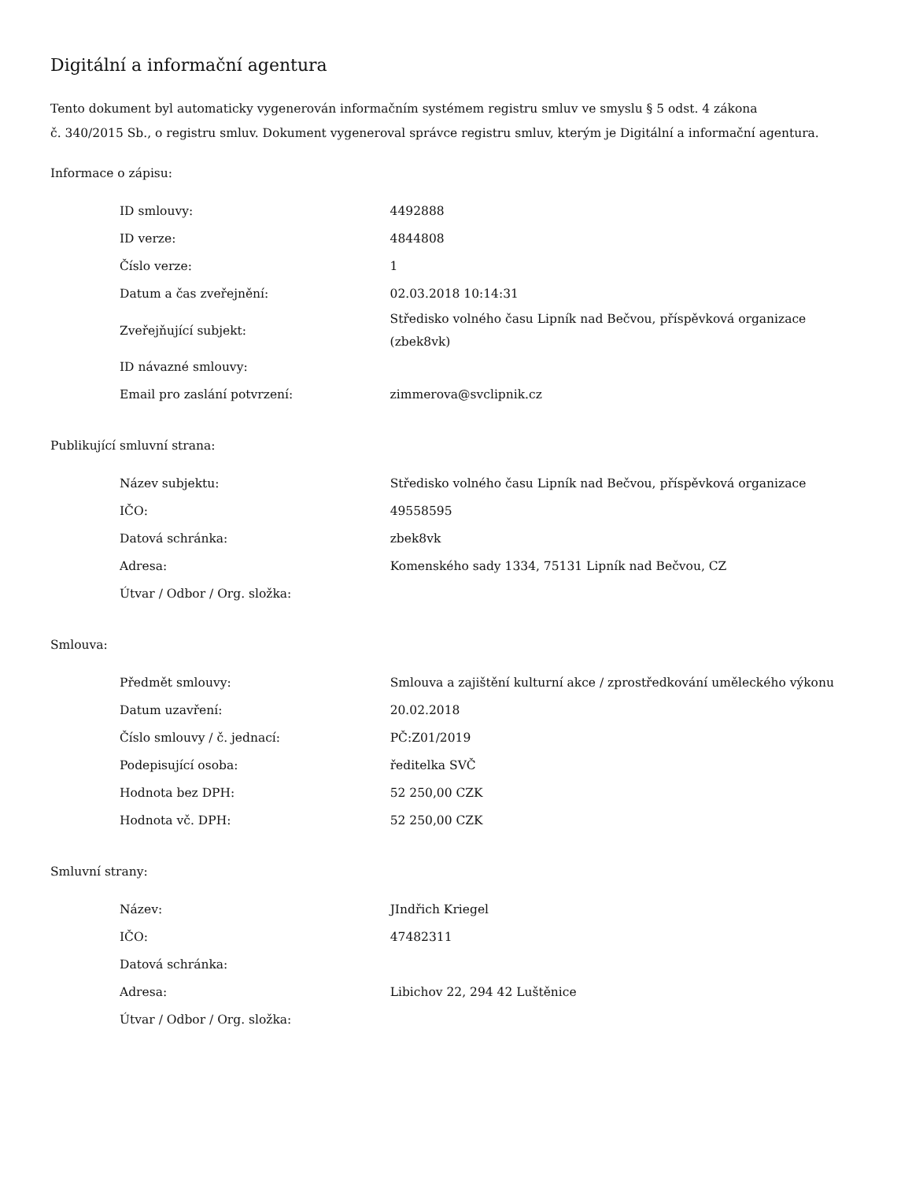Digitální a informační agentura
Tento dokument byl automaticky vygenerován informačním systémem registru smluv ve smyslu § 5 odst. 4 zákona
č. 340/2015 Sb., o registru smluv. Dokument vygeneroval správce registru smluv, kterým je Digitální a informační agentura.
Informace o zápisu:
| ID smlouvy: | 4492888 |
| ID verze: | 4844808 |
| Číslo verze: | 1 |
| Datum a čas zveřejnění: | 02.03.2018 10:14:31 |
| Zveřejňující subjekt: | Středisko volného času Lipník nad Bečvou, příspěvková organizace (zbek8vk) |
| ID návazné smlouvy: | |
| Email pro zaslání potvrzení: | zimmerova@svclipnik.cz |
Publikující smluvní strana:
| Název subjektu: | Středisko volného času Lipník nad Bečvou, příspěvková organizace |
| IČO: | 49558595 |
| Datová schránka: | zbek8vk |
| Adresa: | Komenského sady 1334, 75131 Lipník nad Bečvou, CZ |
| Útvar / Odbor / Org. složka: | |
Smlouva:
| Předmět smlouvy: | Smlouva a zajištění kulturní akce / zprostředkování uměleckého výkonu |
| Datum uzavření: | 20.02.2018 |
| Číslo smlouvy / č. jednací: | PČ:Z01/2019 |
| Podepisující osoba: | ředitelka SVČ |
| Hodnota bez DPH: | 52 250,00 CZK |
| Hodnota vč. DPH: | 52 250,00 CZK |
Smluvní strany:
| Název: | JIndřich Kriegel |
| IČO: | 47482311 |
| Datová schránka: | |
| Adresa: | Libichov 22, 294 42 Luštěnice |
| Útvar / Odbor / Org. složka: | |